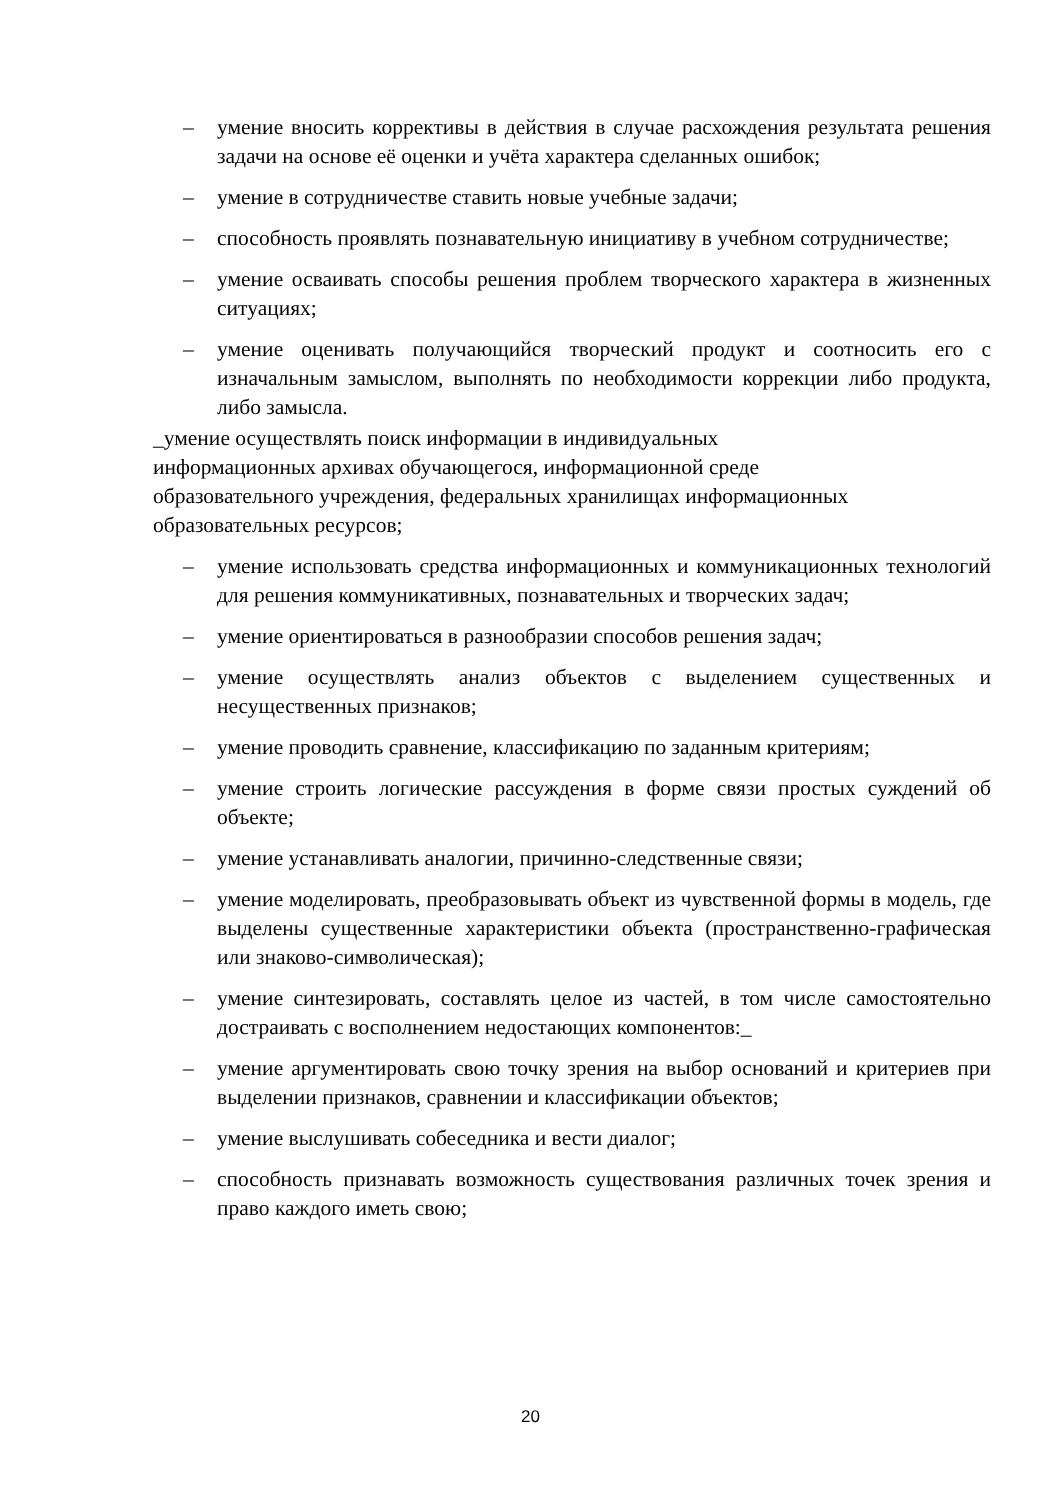– умение вносить коррективы в действия в случае расхождения результата решения задачи на основе её оценки и учёта характера сделанных ошибок;
– умение в сотрудничестве ставить новые учебные задачи;
– способность проявлять познавательную инициативу в учебном сотрудничестве;
– умение осваивать способы решения проблем творческого характера в жизненных ситуациях;
– умение оценивать получающийся творческий продукт и соотносить его с изначальным замыслом, выполнять по необходимости коррекции либо продукта, либо замысла.
_умение осуществлять поиск информации в индивидуальных
информационных архивах обучающегося, информационной среде
образовательного учреждения, федеральных хранилищах информационных
образовательных ресурсов;
– умение использовать средства информационных и коммуникационных технологий для решения коммуникативных, познавательных и творческих задач;
– умение ориентироваться в разнообразии способов решения задач;
– умение осуществлять анализ объектов с выделением существенных и несущественных признаков;
– умение проводить сравнение, классификацию по заданным критериям;
– умение строить логические рассуждения в форме связи простых суждений об объекте;
– умение устанавливать аналогии, причинно-следственные связи;
– умение моделировать, преобразовывать объект из чувственной формы в модель, где выделены существенные характеристики объекта (пространственно-графическая или знаково-символическая);
– умение синтезировать, составлять целое из частей, в том числе самостоятельно достраивать с восполнением недостающих компонентов:_
– умение аргументировать свою точку зрения на выбор оснований и критериев при выделении признаков, сравнении и классификации объектов;
– умение выслушивать собеседника и вести диалог;
– способность признавать возможность существования различных точек зрения и право каждого иметь свою;
20